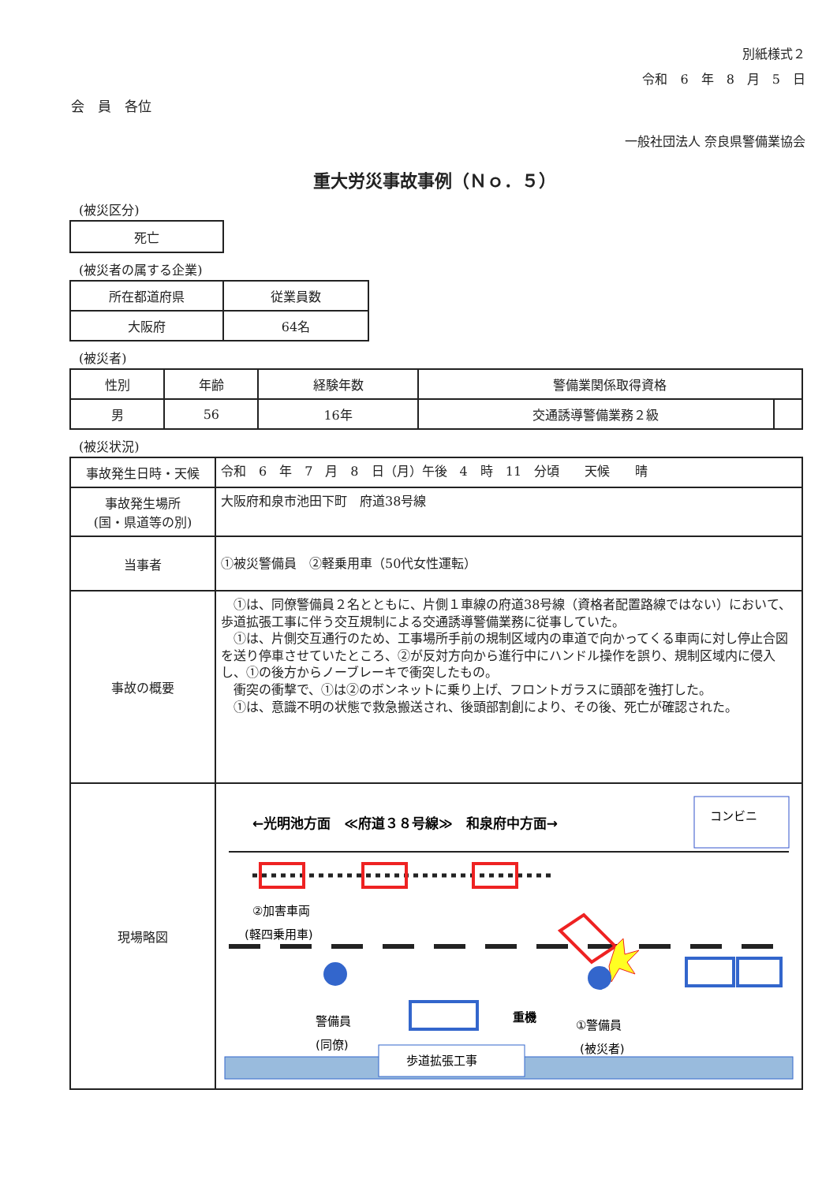別紙様式２
令和　6　年　8　月　5　日
会　員　各位
一般社団法人 奈良県警備業協会
重大労災事故事例（Ｎｏ．５）
(被災区分)
| 死亡 |
(被災者の属する企業)
| 所在都道府県 | 従業員数 |
| --- | --- |
| 大阪府 | 64名 |
(被災者)
| 性別 | 年齢 | 経験年数 | 警備業関係取得資格 | |
| --- | --- | --- | --- | --- |
| 男 | 56 | 16年 | 交通誘導警備業務２級 | |
(被災状況)
| 事故発生日時・天候 | 令和 6 年 7 月 8 日（月）午後 4 時 11 分頃 天候 晴 |
| 事故発生場所 (国・県道等の別) | 大阪府和泉市池田下町 府道38号線 |
| 当事者 | ①被災警備員 ②軽乗用車（50代女性運転） |
| 事故の概要 | ①は、同僚警備員２名とともに、片側１車線の府道38号線（資格者配置路線ではない）において、歩道拡張工事に伴う交互規制による交通誘導警備業務に従事していた。 ①は、片側交互通行のため、工事場所手前の規制区域内の車道で向かってくる車両に対し停止合図を送り停車させていたところ、②が反対方向から進行中にハンドル操作を誤り、規制区域内に侵入し、①の後方からノーブレーキで衝突したもの。 衝突の衝撃で、①は②のボンネットに乗り上げ、フロントガラスに頭部を強打した。 ①は、意識不明の状態で救急搬送され、後頭部割創により、その後、死亡が確認された。 |
| 現場略図 | ←光明池方面 ≪府道３８号線≫ 和泉府中方面→ コンビニ ②加害車両 (軽四乗用車) 重機 警備員 (同僚) ①警備員 (被災者) 歩道拡張工事 |